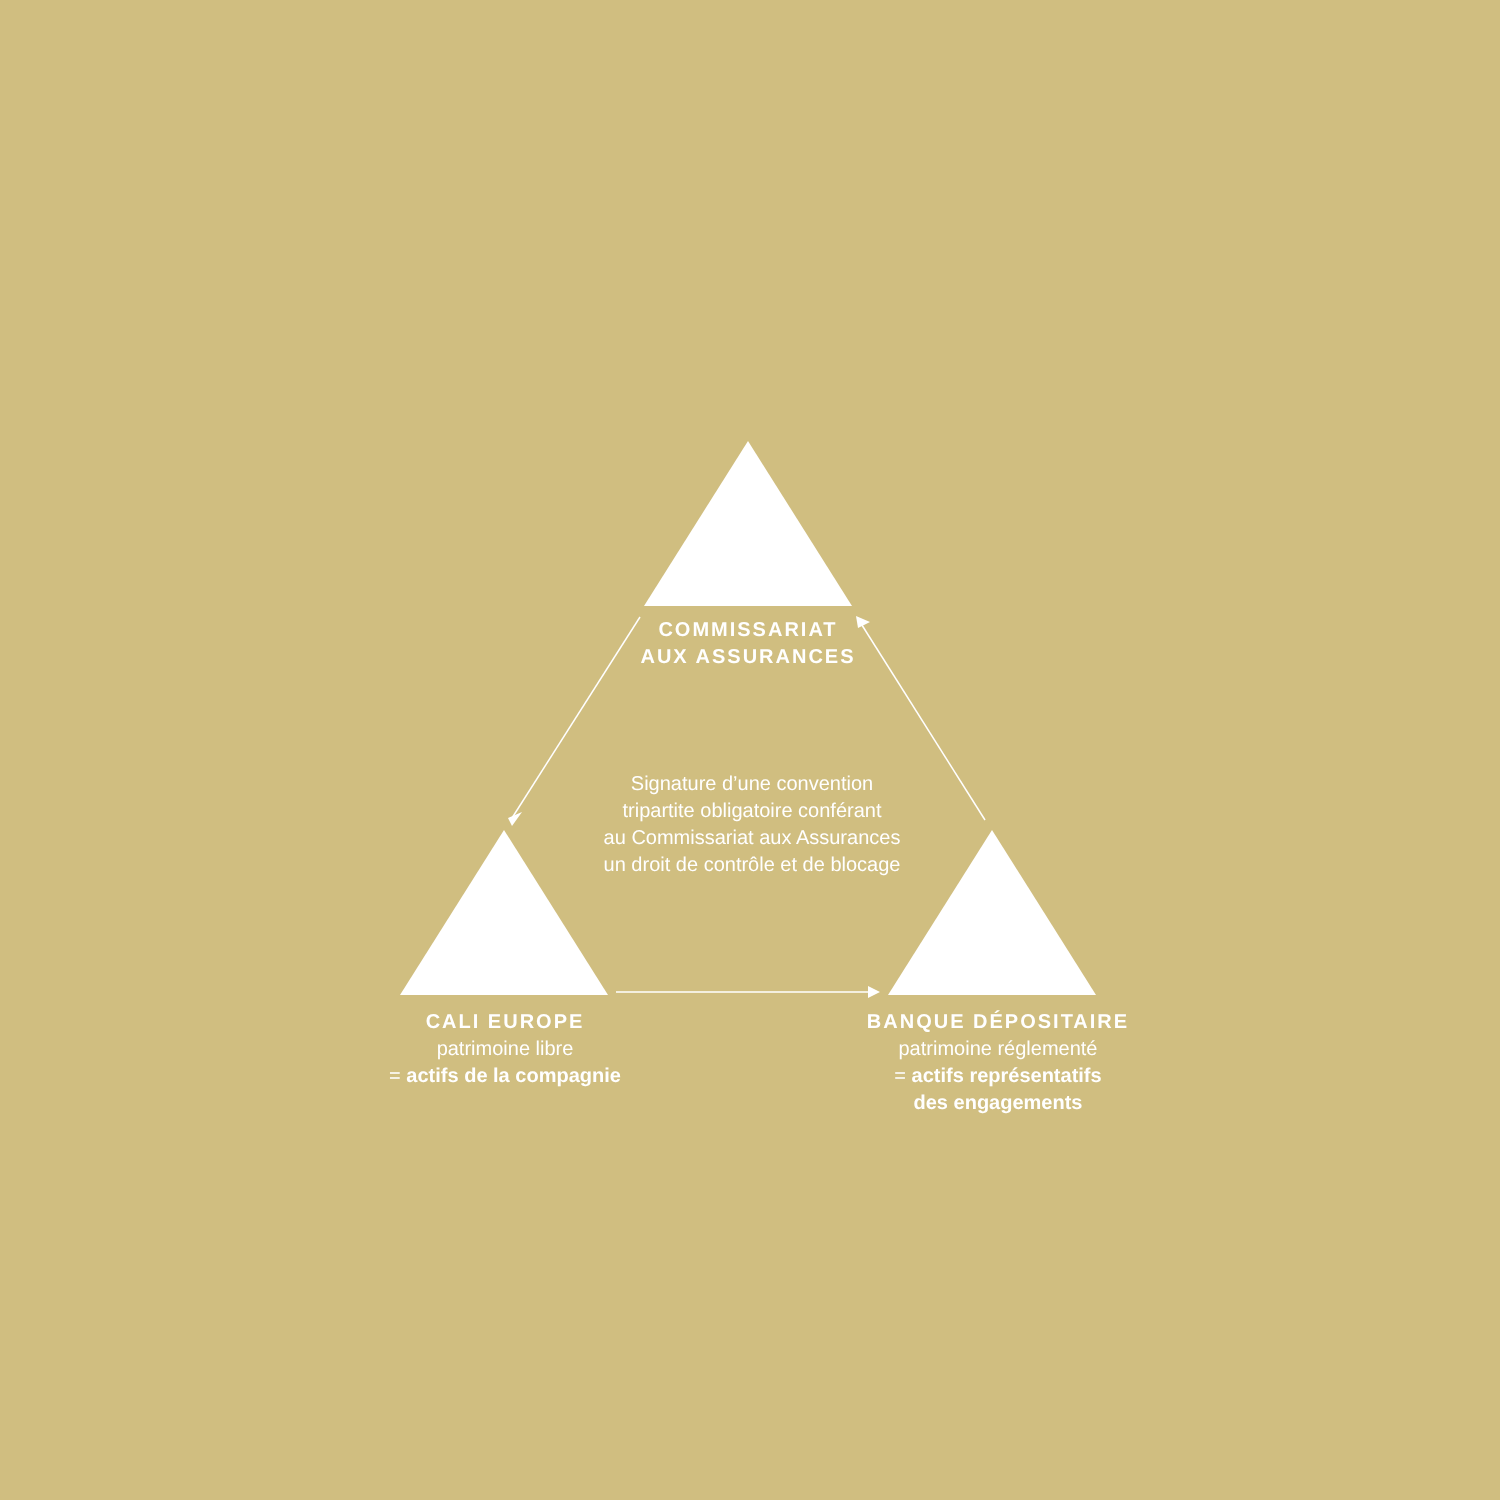COMMISSARIAT
AUX ASSURANCES
Signature d’une convention
tripartite obligatoire conférant
au Commissariat aux Assurances
un droit de contrôle et de blocage
CALI EUROPE
patrimoine libre
= actifs de la compagnie
BANQUE DÉPOSITAIRE
patrimoine réglementé
= actifs représentatifs
des engagements